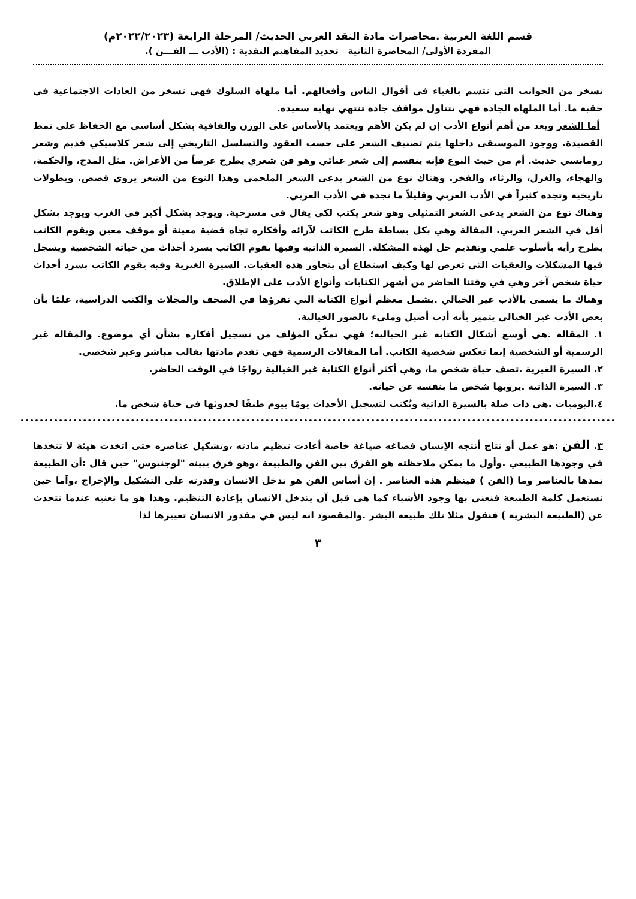قسم اللغة العربية .محاضرات مادة النقد العربي الحديث/ المرحلة الرابعة (٢٠٢٢/٢٠٢٣م)
المفردة الأولى/ المحاضرة الثانية تحديد المفاهيم النقدية : (الأدب ـــ الفـــن ).
تسخر من الجوانب التي تتسم بالغباء في أقوال الناس وأفعالهم. أما ملهاة السلوك فهي تسخر من العادات الاجتماعية في حقبة ما. أما الملهاة الجادة فهي تتناول مواقف جادة تنتهي نهاية سعيدة.
أما الشعر ويعد من أهم أنواع الأدب إن لم يكن الأهم ويعتمد بالأساس على الوزن والقافية بشكل أساسي مع الحفاظ على نمط القصيدة. ووجود الموسيقى داخلها يتم تصنيف الشعر على حسب العقود والتسلسل التاريخي إلى شعر كلاسيكي قديم وشعر رومانسي حديث. أم من حيث النوع فإنه ينقسم إلى شعر غنائي وهو فن شعري يطرح غرضاً من الأغراض. مثل المدح، والحكمة، والهجاء، والغزل، والرثاء، والفخر. وهناك نوع من الشعر يدعى الشعر الملحمي وهذا النوع من الشعر يروي قصص. وبطولات تاريخية وتجده كثيراً في الأدب الغربي وقليلاً ما تجده في الأدب العربي.
وهناك نوع من الشعر يدعى الشعر التمثيلي وهو شعر يكتب لكي يقال في مسرحية. ويوجد بشكل أكبر في الغرب ويوجد بشكل أقل في الشعر العربي. المقالة وهي بكل بساطة طرح الكاتب لآرائه وأفكاره تجاه قضية معينة أو موقف معين ويقوم الكاتب بطرح رأيه بأسلوب علمي وتقديم حل لهذه المشكلة. السيرة الذاتية وفيها يقوم الكاتب بسرد أحداث من حياته الشخصية ويسجل فيها المشكلات والعقبات التي تعرض لها وكيف استطاع أن يتجاوز هذه العقبات. السيرة الغيرية وفيه يقوم الكاتب بسرد أحداث حياة شخص آخر وهي في وقتنا الحاضر من أشهر الكتابات وأنواع الأدب على الإطلاق.
وهناك ما يسمى بالأدب غير الخيالي .يشمل معظم أنواع الكتابة التي نقرؤها في الصحف والمجلات والكتب الدراسية، علمًا بأن بعض الأدب غير الخيالي يتميز بأنه أدب أصيل ومليء بالصور الخيالية.
١. المقالة .هي أوسع أشكال الكتابة غير الخيالية؛ فهي تمكّن المؤلف من تسجيل أفكاره بشأن أي موضوع. والمقالة غير الرسمية أو الشخصية إنما تعكس شخصية الكاتب. أما المقالات الرسمية فهي تقدم مادتها بقالب مباشر وغير شخصي.
٢. السيرة الغيرية .تصف حياة شخص ما، وهي أكثر أنواع الكتابة غير الخيالية رواجًا في الوقت الحاضر.
٣. السيرة الذاتية .يرويها شخص ما بنفسه عن حياته.
٤.اليوميات .هي ذات صلة بالسيرة الذاتية وتُكتب لتسجيل الأحداث يومًا بيوم طبقًا لحدوثها في حياة شخص ما.
٣. الفن :هو عمل أو نتاج أنتجه الإنسان فصاغه صياغة خاصة أعادت تنظيم مادته ،وتشكيل عناصره حتى اتخذت هيئة لا تتخذها في وجودها الطبيعي .وأول ما يمكن ملاحظته هو الفرق بين الفن والطبيعة ،وهو فرق يبينه "لوجنيوس" حين قال :أن الطبيعة تمدها بالعناصر وما (الفن ) فينظم هذه العناصر . إن أساس الفن هو تدخل الانسان وقدرته على التشكيل والإخراج ،وآما حين نستعمل كلمة الطبيعة فنعني بها وجود الأشياء كما هي قبل آن يتدخل الانسان بإعادة التنظيم. وهذا هو ما نعنيه عندما نتحدث عن (الطبيعة البشرية ) فنقول مثلا تلك طبيعة البشر .والمقصود انه ليس في مقدور الانسان تغييرها لذا
٣